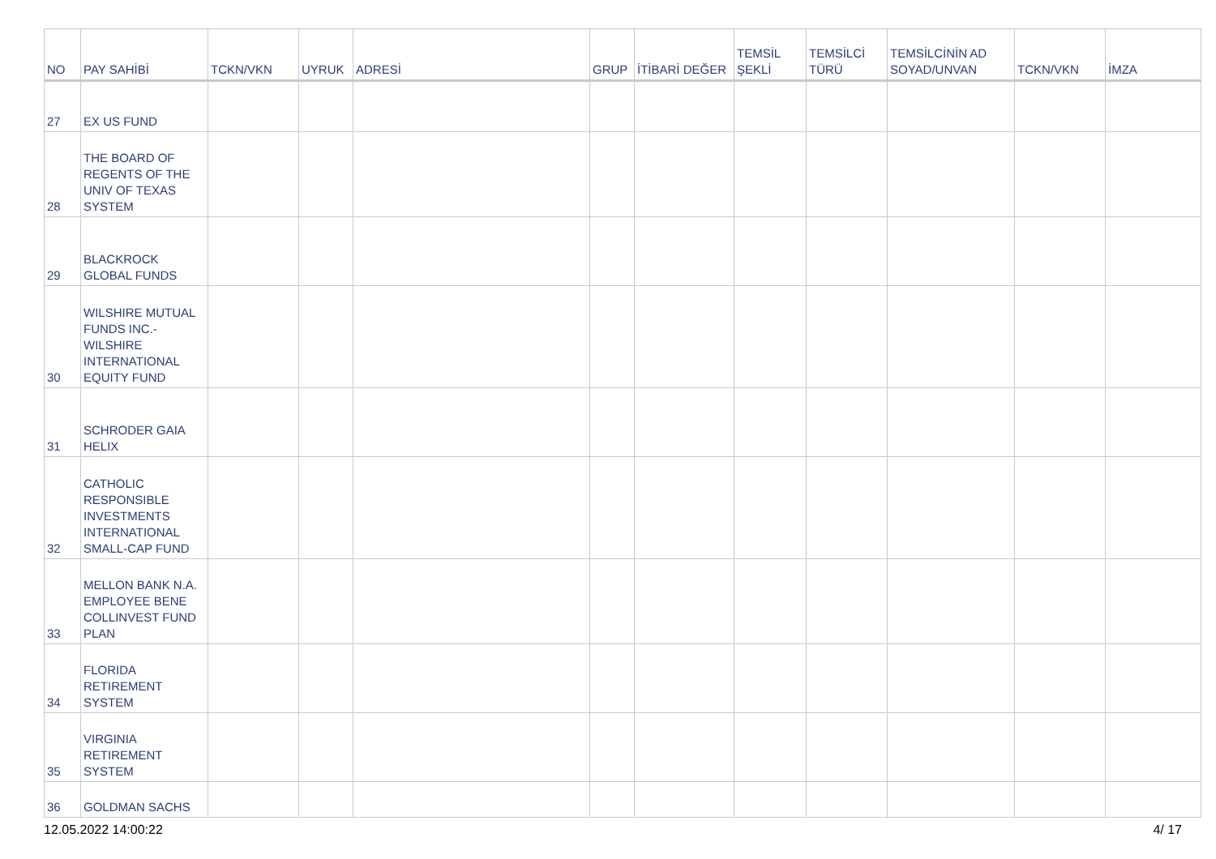| NO | PAY SAHİBİ | TCKN/VKN | UYRUK | ADRESİ | GRUP | İTİBARİ DEĞER | TEMSİL ŞEKLİ | TEMSİLCİ TÜRÜ | TEMSİLCİNİN AD SOYAD/UNVAN | TCKN/VKN | İMZA |
| --- | --- | --- | --- | --- | --- | --- | --- | --- | --- | --- | --- |
| 27 | EX US FUND | | | | | | | | | | |
| 28 | THE BOARD OF REGENTS OF THE UNIV OF TEXAS SYSTEM | | | | | | | | | | |
| 29 | BLACKROCK GLOBAL FUNDS | | | | | | | | | | |
| 30 | WILSHIRE MUTUAL FUNDS INC.- WILSHIRE INTERNATIONAL EQUITY FUND | | | | | | | | | | |
| 31 | SCHRODER GAIA HELIX | | | | | | | | | | |
| 32 | CATHOLIC RESPONSIBLE INVESTMENTS INTERNATIONAL SMALL-CAP FUND | | | | | | | | | | |
| 33 | MELLON BANK N.A. EMPLOYEE BENE COLLINVEST FUND PLAN | | | | | | | | | | |
| 34 | FLORIDA RETIREMENT SYSTEM | | | | | | | | | | |
| 35 | VIRGINIA RETIREMENT SYSTEM | | | | | | | | | | |
| 36 | GOLDMAN SACHS | | | | | | | | | | |
12.05.2022 14:00:22 4/ 17